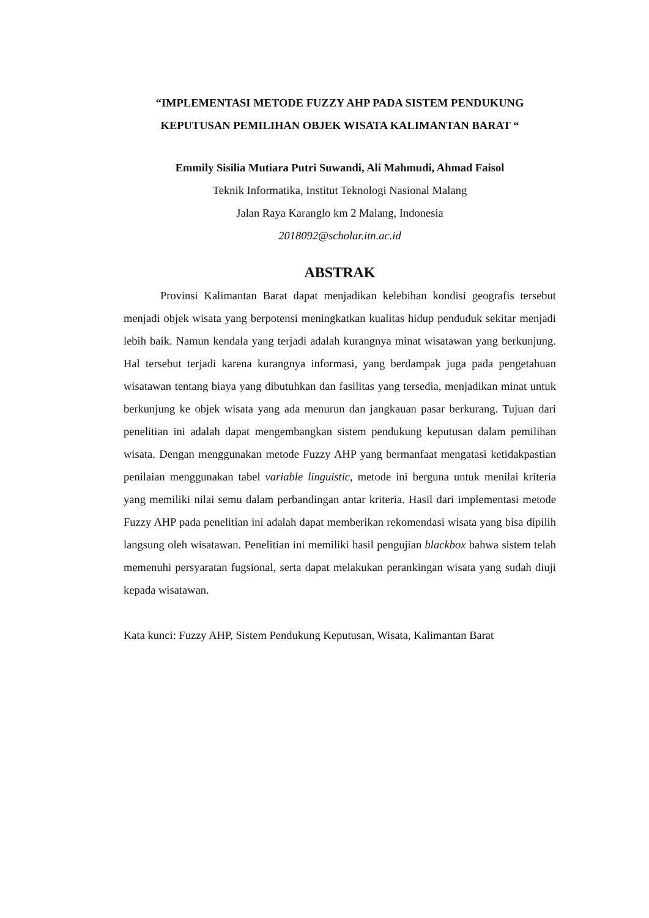“IMPLEMENTASI METODE FUZZY AHP PADA SISTEM PENDUKUNG KEPUTUSAN PEMILIHAN OBJEK WISATA KALIMANTAN BARAT “
Emmily Sisilia Mutiara Putri Suwandi, Ali Mahmudi, Ahmad Faisol
Teknik Informatika, Institut Teknologi Nasional Malang
Jalan Raya Karanglo km 2 Malang, Indonesia
2018092@scholar.itn.ac.id
ABSTRAK
Provinsi Kalimantan Barat dapat menjadikan kelebihan kondisi geografis tersebut menjadi objek wisata yang berpotensi meningkatkan kualitas hidup penduduk sekitar menjadi lebih baik. Namun kendala yang terjadi adalah kurangnya minat wisatawan yang berkunjung. Hal tersebut terjadi karena kurangnya informasi, yang berdampak juga pada pengetahuan wisatawan tentang biaya yang dibutuhkan dan fasilitas yang tersedia, menjadikan minat untuk berkunjung ke objek wisata yang ada menurun dan jangkauan pasar berkurang. Tujuan dari penelitian ini adalah dapat mengembangkan sistem pendukung keputusan dalam pemilihan wisata. Dengan menggunakan metode Fuzzy AHP yang bermanfaat mengatasi ketidakpastian penilaian menggunakan tabel variable linguistic, metode ini berguna untuk menilai kriteria yang memiliki nilai semu dalam perbandingan antar kriteria. Hasil dari implementasi metode Fuzzy AHP pada penelitian ini adalah dapat memberikan rekomendasi wisata yang bisa dipilih langsung oleh wisatawan. Penelitian ini memiliki hasil pengujian blackbox bahwa sistem telah memenuhi persyaratan fugsional, serta dapat melakukan perankingan wisata yang sudah diuji kepada wisatawan.
Kata kunci: Fuzzy AHP, Sistem Pendukung Keputusan, Wisata, Kalimantan Barat